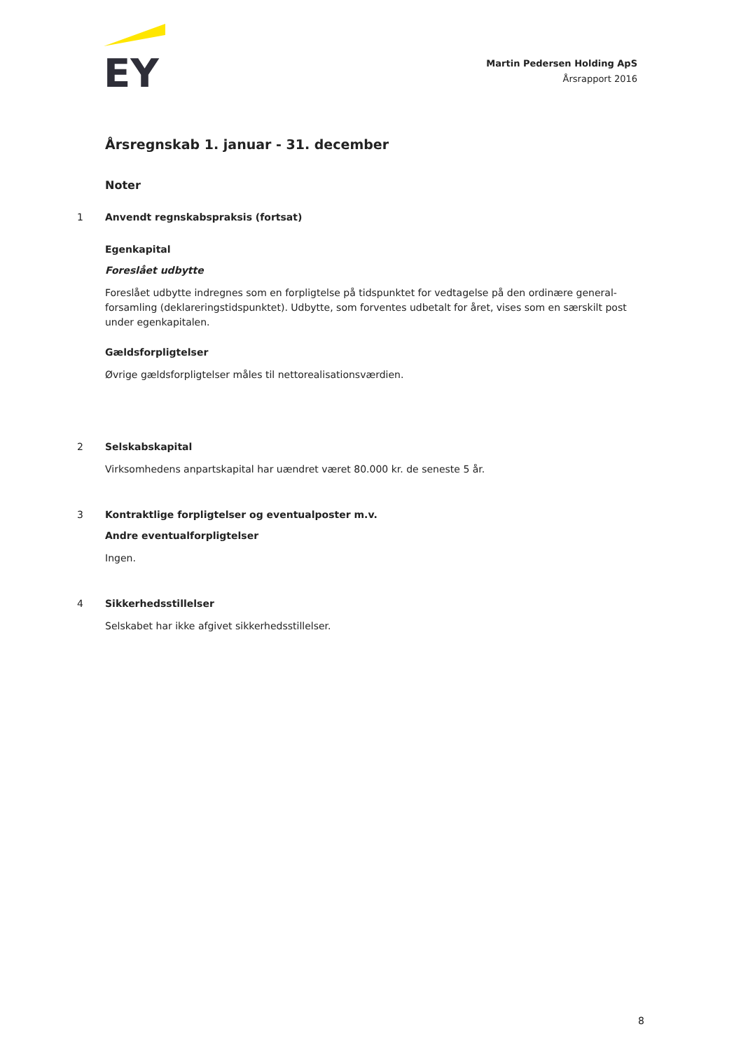EY
Martin Pedersen Holding ApS
Årsrapport 2016
Årsregnskab 1. januar - 31. december
Noter
1 Anvendt regnskabspraksis (fortsat)
Egenkapital
Foreslået udbytte
Foreslået udbytte indregnes som en forpligtelse på tidspunktet for vedtagelse på den ordinære general-forsamling (deklareringstidspunktet). Udbytte, som forventes udbetalt for året, vises som en særskilt post under egenkapitalen.
Gældsforpligtelser
Øvrige gældsforpligtelser måles til nettorealisationsværdien.
2 Selskabskapital
Virksomhedens anpartskapital har uændret været 80.000 kr. de seneste 5 år.
3 Kontraktlige forpligtelser og eventualposter m.v.
Andre eventualforpligtelser
Ingen.
4 Sikkerhedsstillelser
Selskabet har ikke afgivet sikkerhedsstillelser.
8